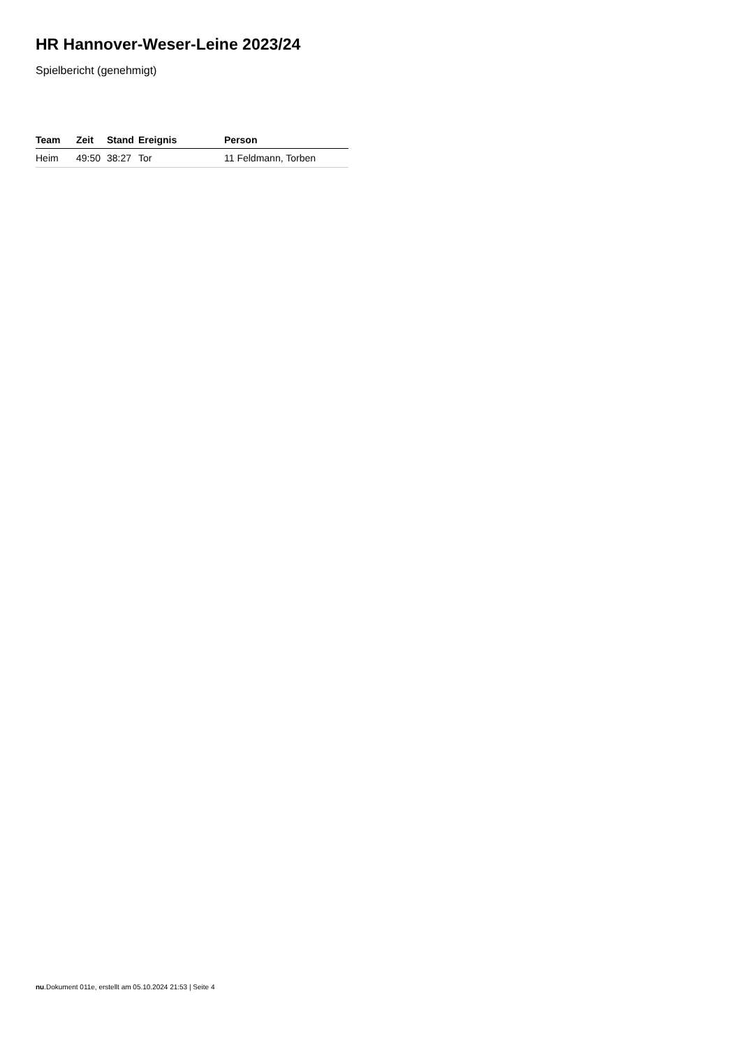HR Hannover-Weser-Leine 2023/24
Spielbericht (genehmigt)
| Team | Zeit | Stand | Ereignis | Person |
| --- | --- | --- | --- | --- |
| Heim | 49:50 | 38:27 | Tor | 11 Feldmann, Torben |
nu.Dokument 011e, erstellt am 05.10.2024 21:53 | Seite 4